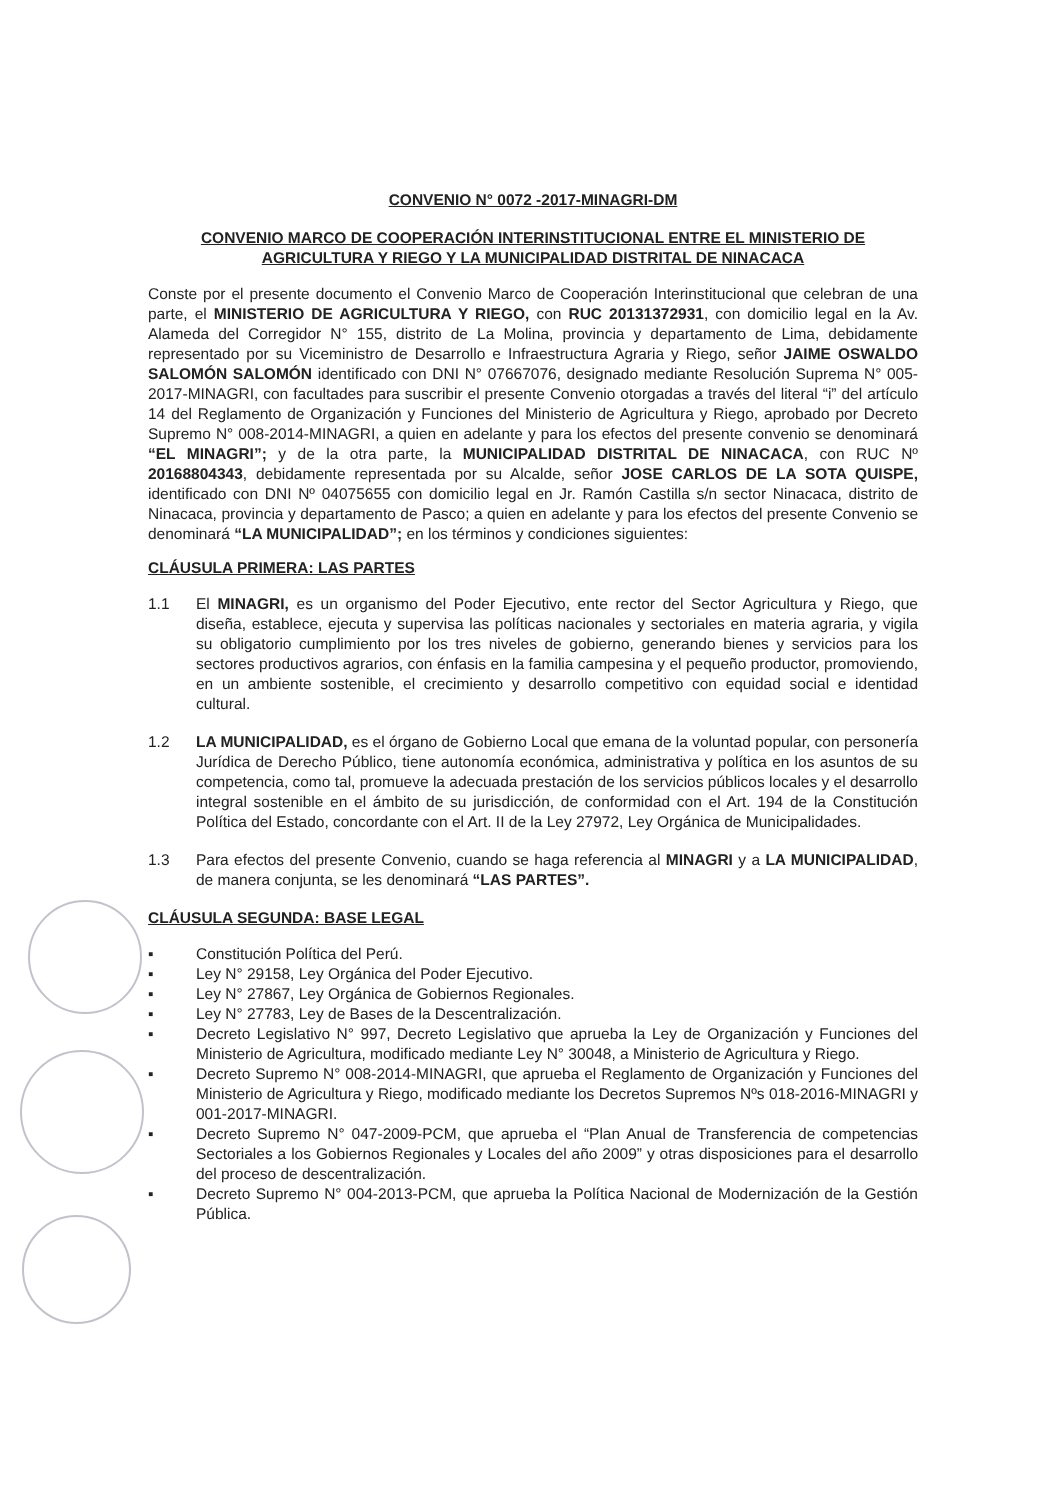CONVENIO N° 0072 -2017-MINAGRI-DM
CONVENIO MARCO DE COOPERACIÓN INTERINSTITUCIONAL ENTRE EL MINISTERIO DE AGRICULTURA Y RIEGO Y LA MUNICIPALIDAD DISTRITAL DE NINACACA
Conste por el presente documento el Convenio Marco de Cooperación Interinstitucional que celebran de una parte, el MINISTERIO DE AGRICULTURA Y RIEGO, con RUC 20131372931, con domicilio legal en la Av. Alameda del Corregidor N° 155, distrito de La Molina, provincia y departamento de Lima, debidamente representado por su Viceministro de Desarrollo e Infraestructura Agraria y Riego, señor JAIME OSWALDO SALOMÓN SALOMÓN identificado con DNI N° 07667076, designado mediante Resolución Suprema N° 005-2017-MINAGRI, con facultades para suscribir el presente Convenio otorgadas a través del literal “i” del artículo 14 del Reglamento de Organización y Funciones del Ministerio de Agricultura y Riego, aprobado por Decreto Supremo N° 008-2014-MINAGRI, a quien en adelante y para los efectos del presente convenio se denominará “EL MINAGRI”; y de la otra parte, la MUNICIPALIDAD DISTRITAL DE NINACACA, con RUC Nº 20168804343, debidamente representada por su Alcalde, señor JOSE CARLOS DE LA SOTA QUISPE, identificado con DNI Nº 04075655 con domicilio legal en Jr. Ramón Castilla s/n sector Ninacaca, distrito de Ninacaca, provincia y departamento de Pasco; a quien en adelante y para los efectos del presente Convenio se denominará “LA MUNICIPALIDAD”; en los términos y condiciones siguientes:
CLÁUSULA PRIMERA: LAS PARTES
1.1 El MINAGRI, es un organismo del Poder Ejecutivo, ente rector del Sector Agricultura y Riego, que diseña, establece, ejecuta y supervisa las políticas nacionales y sectoriales en materia agraria, y vigila su obligatorio cumplimiento por los tres niveles de gobierno, generando bienes y servicios para los sectores productivos agrarios, con énfasis en la familia campesina y el pequeño productor, promoviendo, en un ambiente sostenible, el crecimiento y desarrollo competitivo con equidad social e identidad cultural.
1.2 LA MUNICIPALIDAD, es el órgano de Gobierno Local que emana de la voluntad popular, con personería Jurídica de Derecho Público, tiene autonomía económica, administrativa y política en los asuntos de su competencia, como tal, promueve la adecuada prestación de los servicios públicos locales y el desarrollo integral sostenible en el ámbito de su jurisdicción, de conformidad con el Art. 194 de la Constitución Política del Estado, concordante con el Art. II de la Ley 27972, Ley Orgánica de Municipalidades.
1.3 Para efectos del presente Convenio, cuando se haga referencia al MINAGRI y a LA MUNICIPALIDAD, de manera conjunta, se les denominará “LAS PARTES”.
CLÁUSULA SEGUNDA: BASE LEGAL
▪ Constitución Política del Perú.
▪ Ley N° 29158, Ley Orgánica del Poder Ejecutivo.
▪ Ley N° 27867, Ley Orgánica de Gobiernos Regionales.
▪ Ley N° 27783, Ley de Bases de la Descentralización.
▪ Decreto Legislativo N° 997, Decreto Legislativo que aprueba la Ley de Organización y Funciones del Ministerio de Agricultura, modificado mediante Ley N° 30048, a Ministerio de Agricultura y Riego.
▪ Decreto Supremo N° 008-2014-MINAGRI, que aprueba el Reglamento de Organización y Funciones del Ministerio de Agricultura y Riego, modificado mediante los Decretos Supremos Nºs 018-2016-MINAGRI y 001-2017-MINAGRI.
▪ Decreto Supremo N° 047-2009-PCM, que aprueba el “Plan Anual de Transferencia de competencias Sectoriales a los Gobiernos Regionales y Locales del año 2009” y otras disposiciones para el desarrollo del proceso de descentralización.
▪ Decreto Supremo N° 004-2013-PCM, que aprueba la Política Nacional de Modernización de la Gestión Pública.